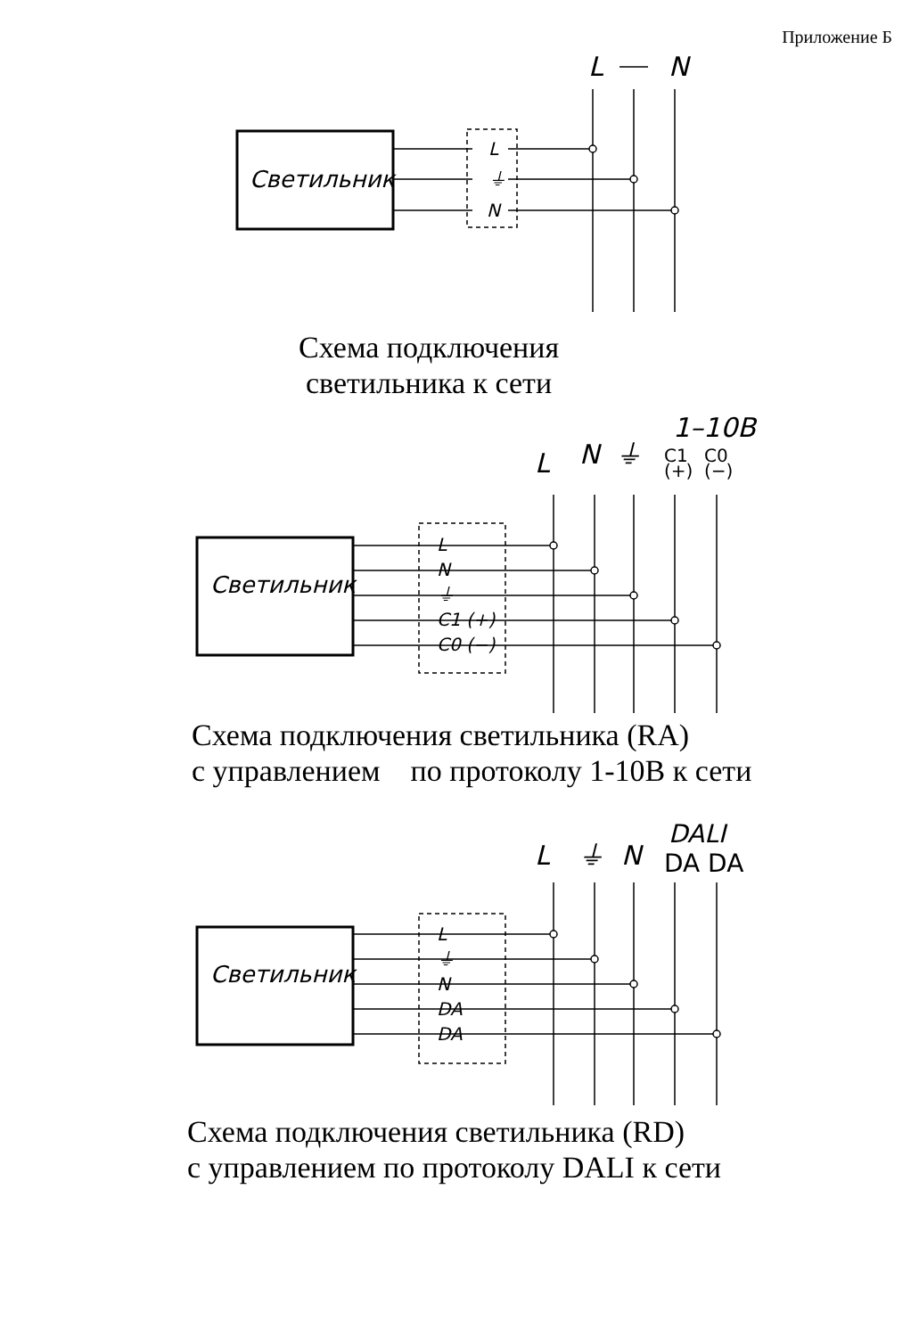Приложение Б
Светильник
L
N
Светильник
Светильник
L
⏚
N
L
N
⏚
C1 (+)
C0 (−)
L
⏚
N
DA
DA
L
N
⏚
1–10B
C1
C0
(+)
(−)
L
⏚
N
DALI
DA DA
Схема подключения
светильника к сети
Схема подключения светильника (RA)
с управлением по протоколу 1-10В к сети
Схема подключения светильника (RD)
с управлением по протоколу DALI к сети